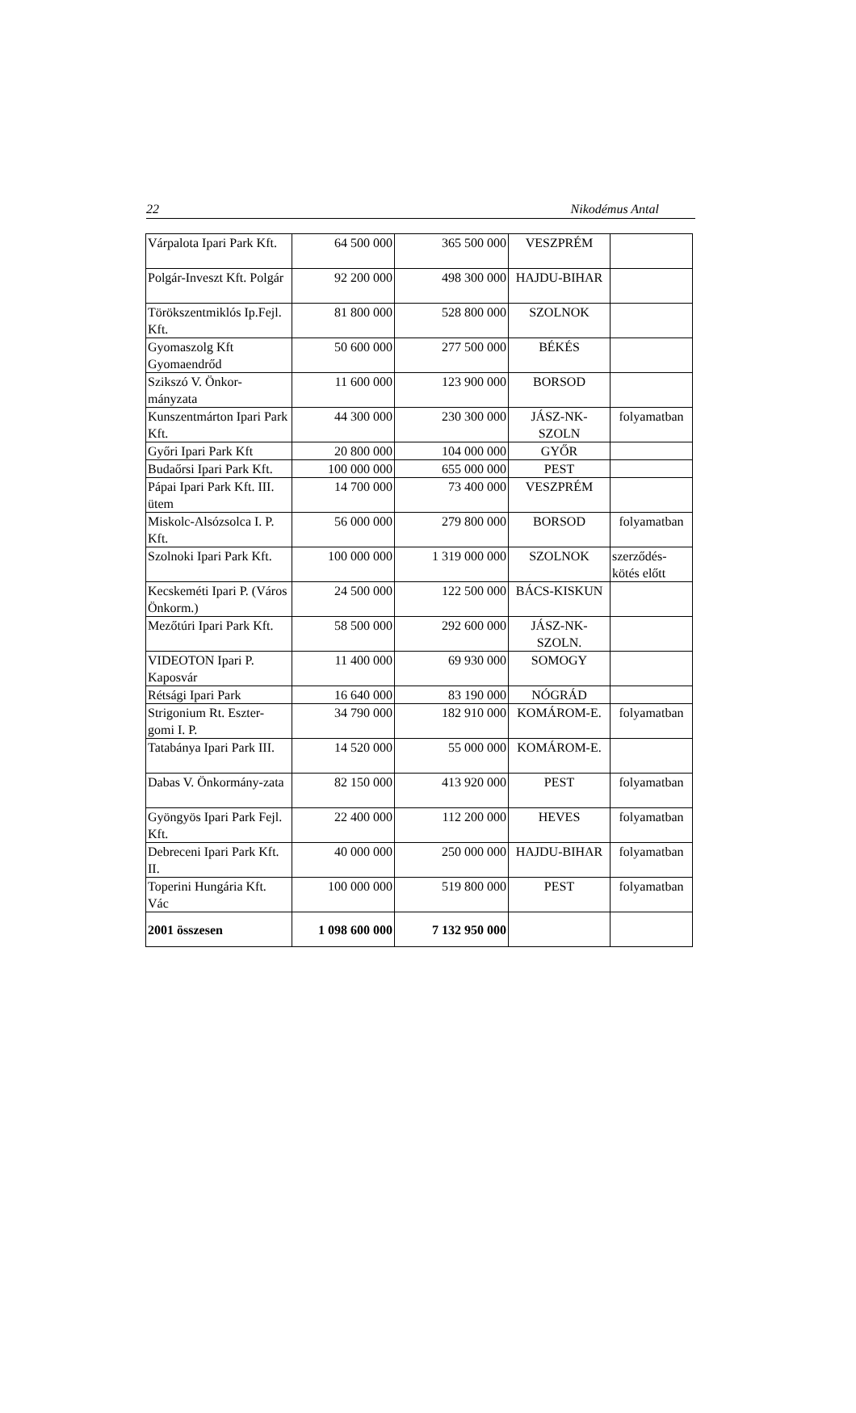22 Nikodémus Antal
| Várpalota Ipari Park Kft. | 64 500 000 | 365 500 000 | VESZPRÉM | |
| Polgár-Inveszt Kft. Polgár | 92 200 000 | 498 300 000 | HAJDU-BIHAR | |
| Törökszentmiklós Ip.Fejl. Kft. | 81 800 000 | 528 800 000 | SZOLNOK | |
| Gyomaszolg Kft Gyomaendrőd | 50 600 000 | 277 500 000 | BÉKÉS | |
| Szikszó V. Önkor-mányzata | 11 600 000 | 123 900 000 | BORSOD | |
| Kunszentmárton Ipari Park Kft. | 44 300 000 | 230 300 000 | JÁSZ-NK-SZOLN | folyamatban |
| Győri Ipari Park Kft | 20 800 000 | 104 000 000 | GYŐR | |
| Budaőrsi Ipari Park Kft. | 100 000 000 | 655 000 000 | PEST | |
| Pápai Ipari Park Kft. III. ütem | 14 700 000 | 73 400 000 | VESZPRÉM | |
| Miskolc-Alsózsolca I. P. Kft. | 56 000 000 | 279 800 000 | BORSOD | folyamatban |
| Szolnoki Ipari Park Kft. | 100 000 000 | 1 319 000 000 | SZOLNOK | szerződés-kötés előtt |
| Kecskeméti Ipari P. (Város Önkorm.) | 24 500 000 | 122 500 000 | BÁCS-KISKUN | |
| Mezőtúri Ipari Park Kft. | 58 500 000 | 292 600 000 | JÁSZ-NK-SZOLN. | |
| VIDEOTON Ipari P. Kaposvár | 11 400 000 | 69 930 000 | SOMOGY | |
| Rétsági Ipari Park | 16 640 000 | 83 190 000 | NÓGRÁD | |
| Strigonium Rt. Eszter-gomi I. P. | 34 790 000 | 182 910 000 | KOMÁROM-E. | folyamatban |
| Tatabánya Ipari Park III. | 14 520 000 | 55 000 000 | KOMÁROM-E. | |
| Dabas V. Önkormány-zata | 82 150 000 | 413 920 000 | PEST | folyamatban |
| Gyöngyös Ipari Park Fejl. Kft. | 22 400 000 | 112 200 000 | HEVES | folyamatban |
| Debreceni Ipari Park Kft. II. | 40 000 000 | 250 000 000 | HAJDU-BIHAR | folyamatban |
| Toperini Hungária Kft. Vác | 100 000 000 | 519 800 000 | PEST | folyamatban |
| 2001 összesen | 1 098 600 000 | 7 132 950 000 | | |